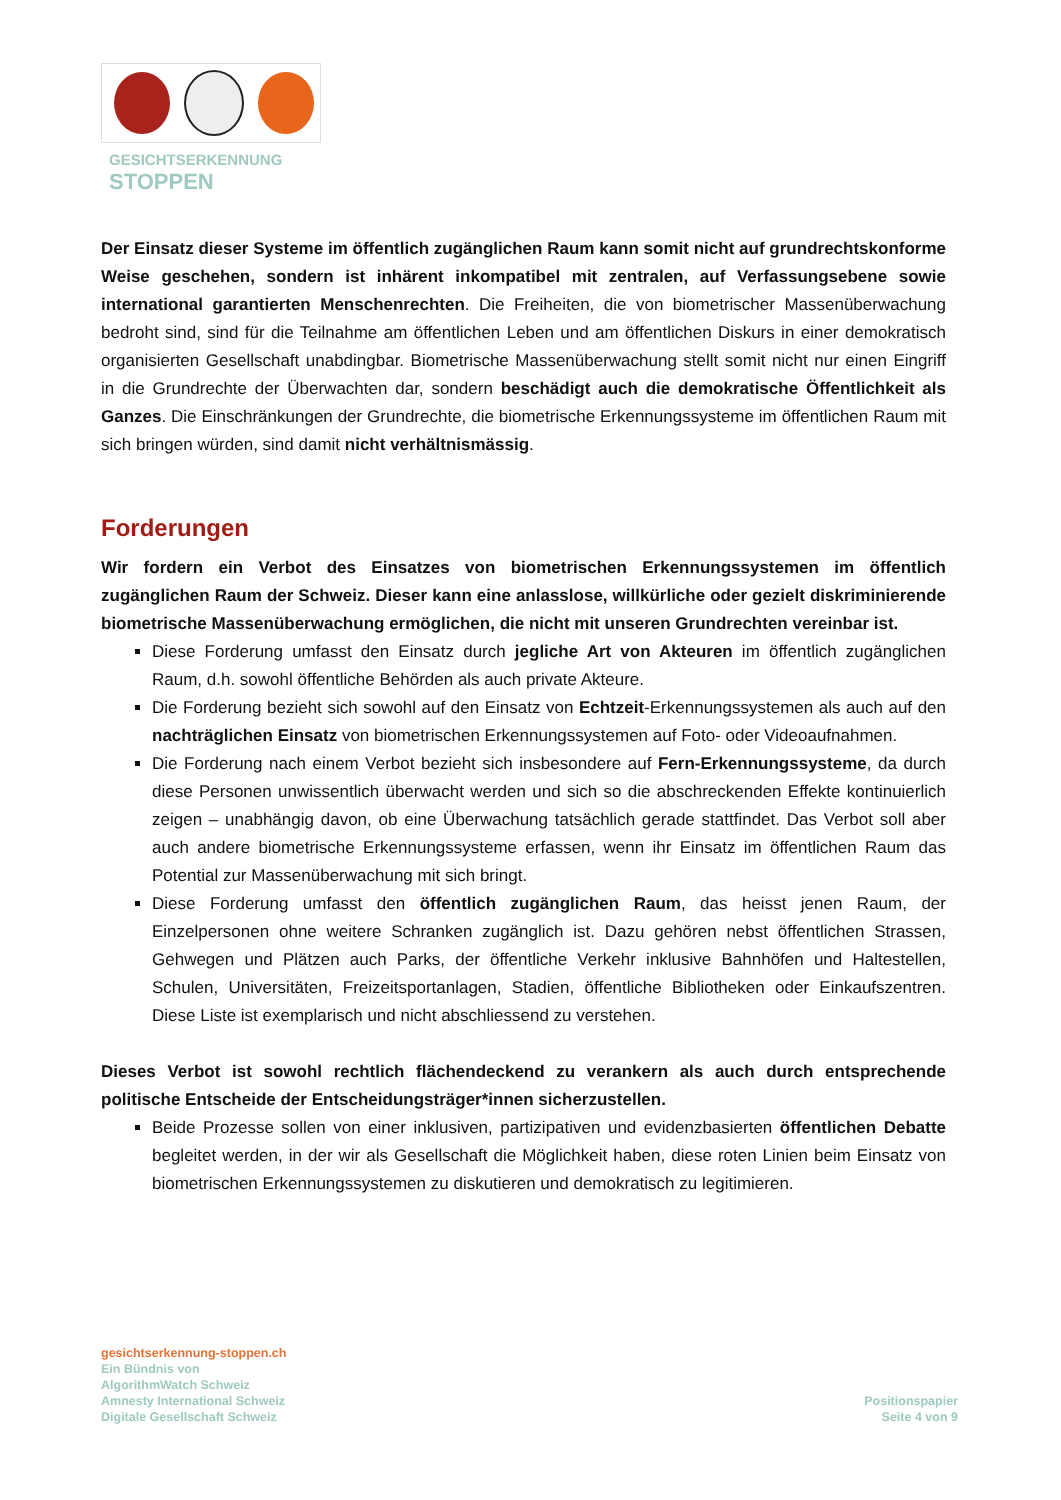GESICHTSERKENNUNG
STOPPEN
Der Einsatz dieser Systeme im öffentlich zugänglichen Raum kann somit nicht auf grundrechtskonforme Weise geschehen, sondern ist inhärent inkompatibel mit zentralen, auf Verfassungsebene sowie international garantierten Menschenrechten. Die Freiheiten, die von biometrischer Massenüberwachung bedroht sind, sind für die Teilnahme am öffentlichen Leben und am öffentlichen Diskurs in einer demokratisch organisierten Gesellschaft unabdingbar. Biometrische Massenüberwachung stellt somit nicht nur einen Eingriff in die Grundrechte der Überwachten dar, sondern beschädigt auch die demokratische Öffentlichkeit als Ganzes. Die Einschränkungen der Grundrechte, die biometrische Erkennungssysteme im öffentlichen Raum mit sich bringen würden, sind damit nicht verhältnismässig.
Forderungen
Wir fordern ein Verbot des Einsatzes von biometrischen Erkennungssystemen im öffentlich zugänglichen Raum der Schweiz. Dieser kann eine anlasslose, willkürliche oder gezielt diskriminierende biometrische Massenüberwachung ermöglichen, die nicht mit unseren Grundrechten vereinbar ist.
Diese Forderung umfasst den Einsatz durch jegliche Art von Akteuren im öffentlich zugänglichen Raum, d.h. sowohl öffentliche Behörden als auch private Akteure.
Die Forderung bezieht sich sowohl auf den Einsatz von Echtzeit-Erkennungssystemen als auch auf den nachträglichen Einsatz von biometrischen Erkennungssystemen auf Foto- oder Videoaufnahmen.
Die Forderung nach einem Verbot bezieht sich insbesondere auf Fern-Erkennungssysteme, da durch diese Personen unwissentlich überwacht werden und sich so die abschreckenden Effekte kontinuierlich zeigen – unabhängig davon, ob eine Überwachung tatsächlich gerade stattfindet. Das Verbot soll aber auch andere biometrische Erkennungssysteme erfassen, wenn ihr Einsatz im öffentlichen Raum das Potential zur Massenüberwachung mit sich bringt.
Diese Forderung umfasst den öffentlich zugänglichen Raum, das heisst jenen Raum, der Einzelpersonen ohne weitere Schranken zugänglich ist. Dazu gehören nebst öffentlichen Strassen, Gehwegen und Plätzen auch Parks, der öffentliche Verkehr inklusive Bahnhöfen und Haltestellen, Schulen, Universitäten, Freizeitsportanlagen, Stadien, öffentliche Bibliotheken oder Einkaufszentren. Diese Liste ist exemplarisch und nicht abschliessend zu verstehen.
Dieses Verbot ist sowohl rechtlich flächendeckend zu verankern als auch durch entsprechende politische Entscheide der Entscheidungsträger*innen sicherzustellen.
Beide Prozesse sollen von einer inklusiven, partizipativen und evidenzbasierten öffentlichen Debatte begleitet werden, in der wir als Gesellschaft die Möglichkeit haben, diese roten Linien beim Einsatz von biometrischen Erkennungssystemen zu diskutieren und demokratisch zu legitimieren.
gesichtserkennung-stoppen.ch
Ein Bündnis von
AlgorithmWatch Schweiz
Amnesty International Schweiz
Digitale Gesellschaft Schweiz
Positionspapier
Seite 4 von 9